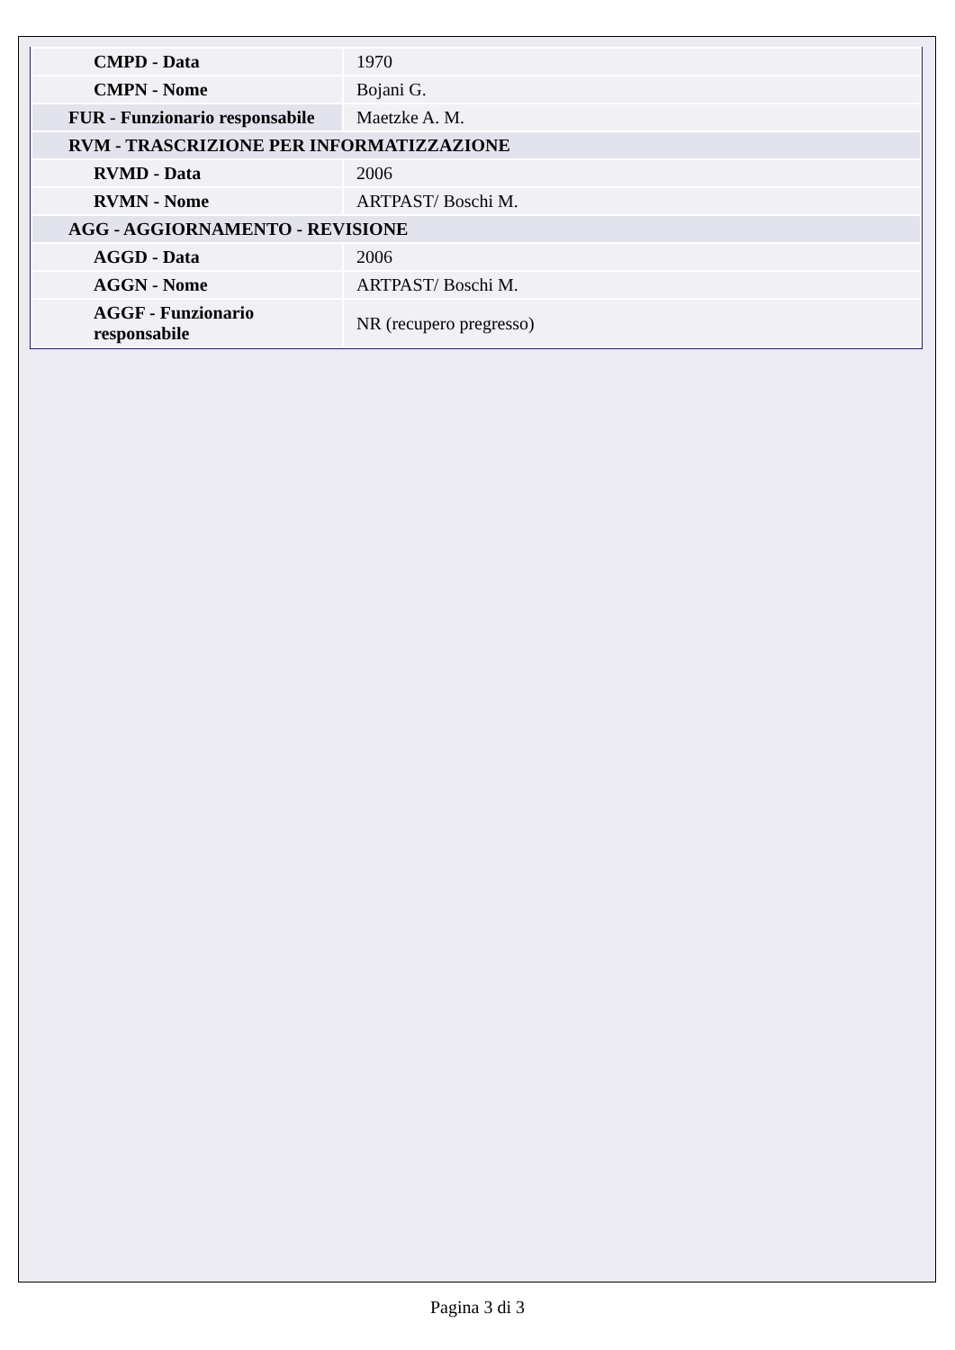| CMPD - Data | 1970 |
| CMPN - Nome | Bojani G. |
| FUR - Funzionario responsabile | Maetzke A. M. |
| RVM - TRASCRIZIONE PER INFORMATIZZAZIONE | |
| RVMD - Data | 2006 |
| RVMN - Nome | ARTPAST/ Boschi M. |
| AGG - AGGIORNAMENTO - REVISIONE | |
| AGGD - Data | 2006 |
| AGGN - Nome | ARTPAST/ Boschi M. |
| AGGF - Funzionario responsabile | NR (recupero pregresso) |
Pagina 3 di 3